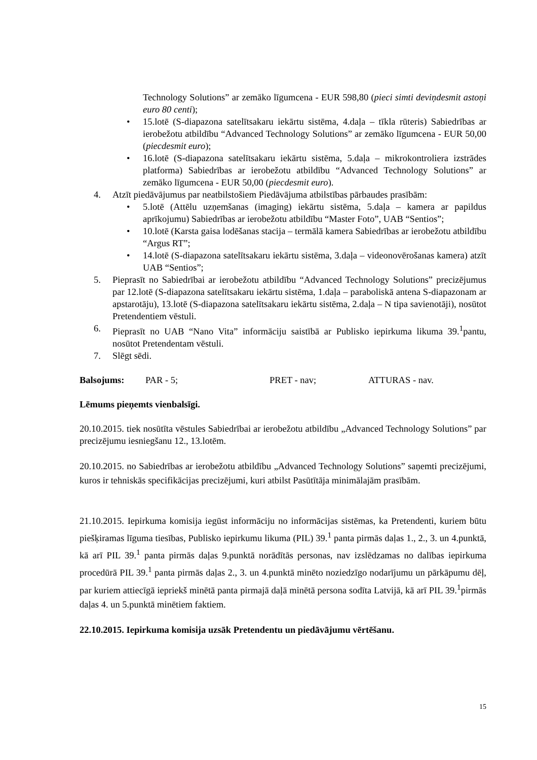Technology Solutions” ar zemāko līgumcena - EUR 598,80 (pieci simti deviņdesmit astoņi euro 80 centi);
• 15.lotē (S-diapazona satelītsakaru iekārtu sistēma, 4.daļa – tīkla rūteris) Sabiedrības ar ierobežotu atbildību “Advanced Technology Solutions” ar zemāko līgumcena - EUR 50,00 (piecdesmit euro);
• 16.lotē (S-diapazona satelītsakaru iekārtu sistēma, 5.daļa – mikrokontroliera izstrādes platforma) Sabiedrības ar ierobežotu atbildību “Advanced Technology Solutions” ar zemāko līgumcena - EUR 50,00 (piecdesmit euro).
4. Atzīt piedāvājumus par neatbilstošiem Piedāvājuma atbilstības pārbaudes prasībām:
• 5.lotē (Attēlu uzņemšanas (imaging) iekārtu sistēma, 5.daļa – kamera ar papildus aprīkojumu) Sabiedrības ar ierobežotu atbildību “Master Foto”, UAB “Sentios”;
• 10.lotē (Karsta gaisa lodēšanas stacija – termālā kamera Sabiedrības ar ierobežotu atbildību “Argus RT”;
• 14.lotē (S-diapazona satelītsakaru iekārtu sistēma, 3.daļa – videonovērošanas kamera) atzīt UAB “Sentios”;
5. Pieprasīt no Sabiedrībai ar ierobežotu atbildību “Advanced Technology Solutions” precizējumus par 12.lotē (S-diapazona satelītsakaru iekārtu sistēma, 1.daļa – paraboliskā antena S-diapazonam ar apstarotāju), 13.lotē (S-diapazona satelītsakaru iekārtu sistēma, 2.daļa – N tipa savienotāji), nosūtot Pretendentiem vēstuli.
6. Pieprasīt no UAB “Nano Vita” informāciju saistībā ar Publisko iepirkuma likuma 39.<sup>1</sup>pantu, nosūtot Pretendentam vēstuli.
7. Slēgt sēdi.
Balsojums: PAR - 5; PRET - nav; ATTURAS - nav.
Lēmums pieņemts vienbalsīgi.
20.10.2015. tiek nosūtīta vēstules Sabiedrībai ar ierobežotu atbildību „Advanced Technology Solutions” par precizējumu iesniegšanu 12., 13.lotēm.
20.10.2015. no Sabiedrības ar ierobežotu atbildību „Advanced Technology Solutions” saņemti precizējumi, kuros ir tehniskās specifikācijas precizējumi, kuri atbilst Pasūtītāja minimālajām prasībām.
21.10.2015. Iepirkuma komisija iegūst informāciju no informācijas sistēmas, ka Pretendenti, kuriem būtu piešķiramas līguma tiesības, Publisko iepirkumu likuma (PIL) 39.<sup>1</sup> panta pirmās daļas 1., 2., 3. un 4.punktā, kā arī PIL 39.<sup>1</sup> panta pirmās daļas 9.punktā norādītās personas, nav izslēdzamas no dalības iepirkuma procedūrā PIL 39.<sup>1</sup> panta pirmās daļas 2., 3. un 4.punktā minēto noziedzīgo nodarījumu un pārkāpumu dēļ, par kuriem attiecīgā iepriekš minētā panta pirmajā daļā minētā persona sodīta Latvijā, kā arī PIL 39.<sup>1</sup>pirmās daļas 4. un 5.punktā minētiem faktiem.
22.10.2015. Iepirkuma komisija uzsāk Pretendentu un piedāvājumu vērtēšanu.
15